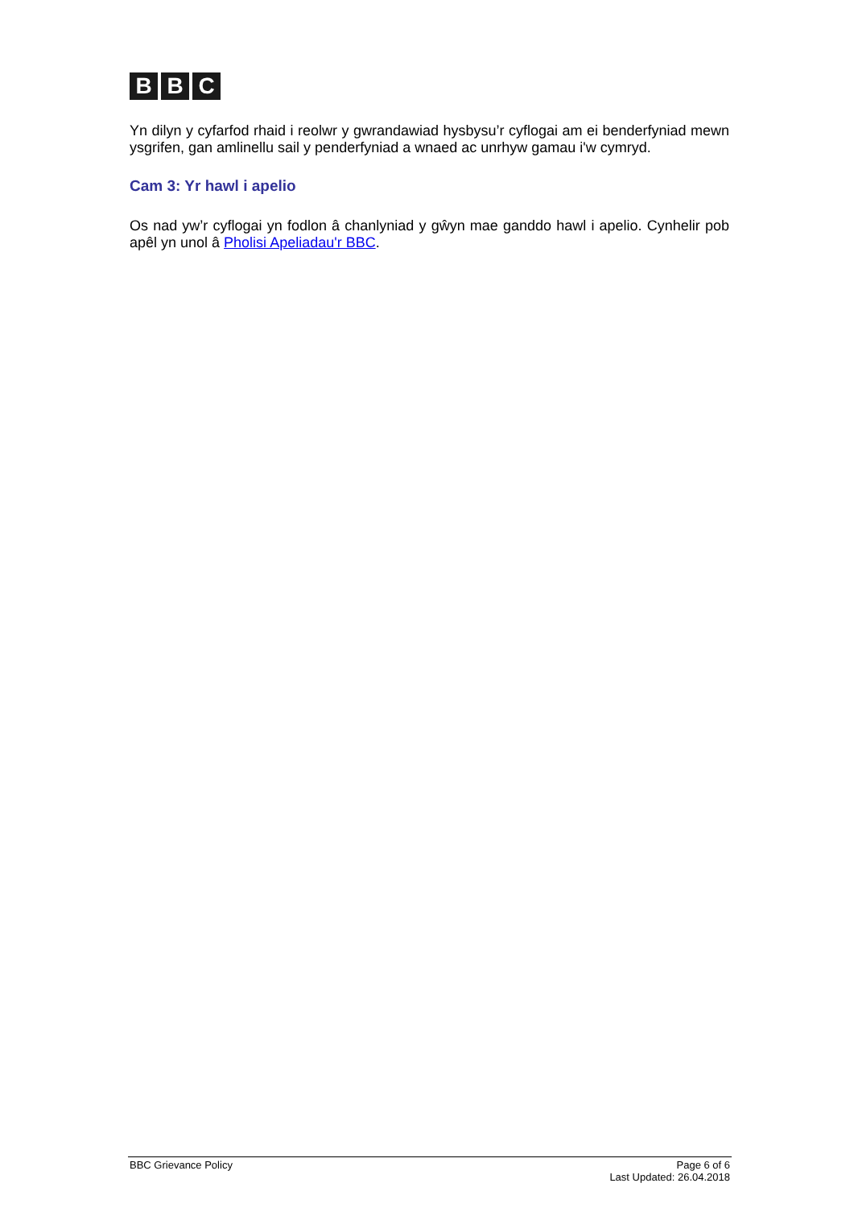B B C
Yn dilyn y cyfarfod rhaid i reolwr y gwrandawiad hysbysu’r cyflogai am ei benderfyniad mewn ysgrifen, gan amlinellu sail y penderfyniad a wnaed ac unrhyw gamau i'w cymryd.
Cam 3: Yr hawl i apelio
Os nad yw’r cyflogai yn fodlon â chanlyniad y gŵyn mae ganddo hawl i apelio. Cynhelir pob apêl yn unol â Pholisi Apeliadau'r BBC.
BBC Grievance Policy Page 6 of 6
Last Updated: 26.04.2018